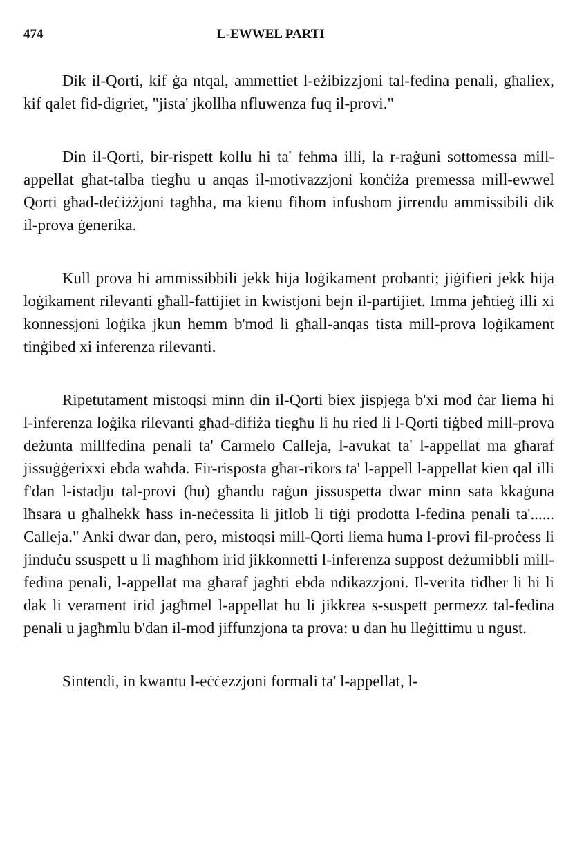474 L-EWWEL PARTI
Dik il-Qorti, kif ġa ntqal, ammettiet l-eżibizzjoni tal-fedina penali, għaliex, kif qalet fid-digriet, "jista' jkollha nfluwenza fuq il-provi."
Din il-Qorti, bir-rispett kollu hi ta' fehma illi, la r-raġuni sottomessa mill-appellat għat-talba tiegħu u anqas il-motivazzjoni konċiża premessa mill-ewwel Qorti għad-deċiżżjoni tagħha, ma kienu fihom infushom jirrendu ammissibili dik il-prova ġenerika.
Kull prova hi ammissibbili jekk hija loġikament probanti; jiġifieri jekk hija loġikament rilevanti għall-fattijiet in kwistjoni bejn il-partijiet. Imma jeħtieġ illi xi konnessjoni loġika jkun hemm b'mod li għall-anqas tista mill-prova loġikament tinġibed xi inferenza rilevanti.
Ripetutament mistoqsi minn din il-Qorti biex jispjega b'xi mod ċar liema hi l-inferenza loġika rilevanti għad-difiża tiegħu li hu ried li l-Qorti tiġbed mill-prova deżunta millfedina penali ta' Carmelo Calleja, l-avukat ta' l-appellat ma għaraf jissuġġerixxi ebda waħda. Fir-risposta għar-rikors ta' l-appell l-appellat kien qal illi f'dan l-istadju tal-provi (hu) għandu raġun jissuspetta dwar minn sata kkaġuna lħsara u għalhekk ħass in-neċessita li jitlob li tiġi prodotta l-fedina penali ta'...... Calleja." Anki dwar dan, pero, mistoqsi mill-Qorti liema huma l-provi fil-proċess li jinduċu ssuspett u li magħhom irid jikkonnetti l-inferenza suppost deżumibbli mill-fedina penali, l-appellat ma għaraf jagħti ebda ndikazzjoni. Il-verita tidher li hi li dak li verament irid jagħmel l-appellat hu li jikkrea s-suspett permezz tal-fedina penali u jagħmlu b'dan il-mod jiffunzjona ta prova: u dan hu lleġittimu u ngust.
Sintendi, in kwantu l-eċċezzjoni formali ta' l-appellat, l-